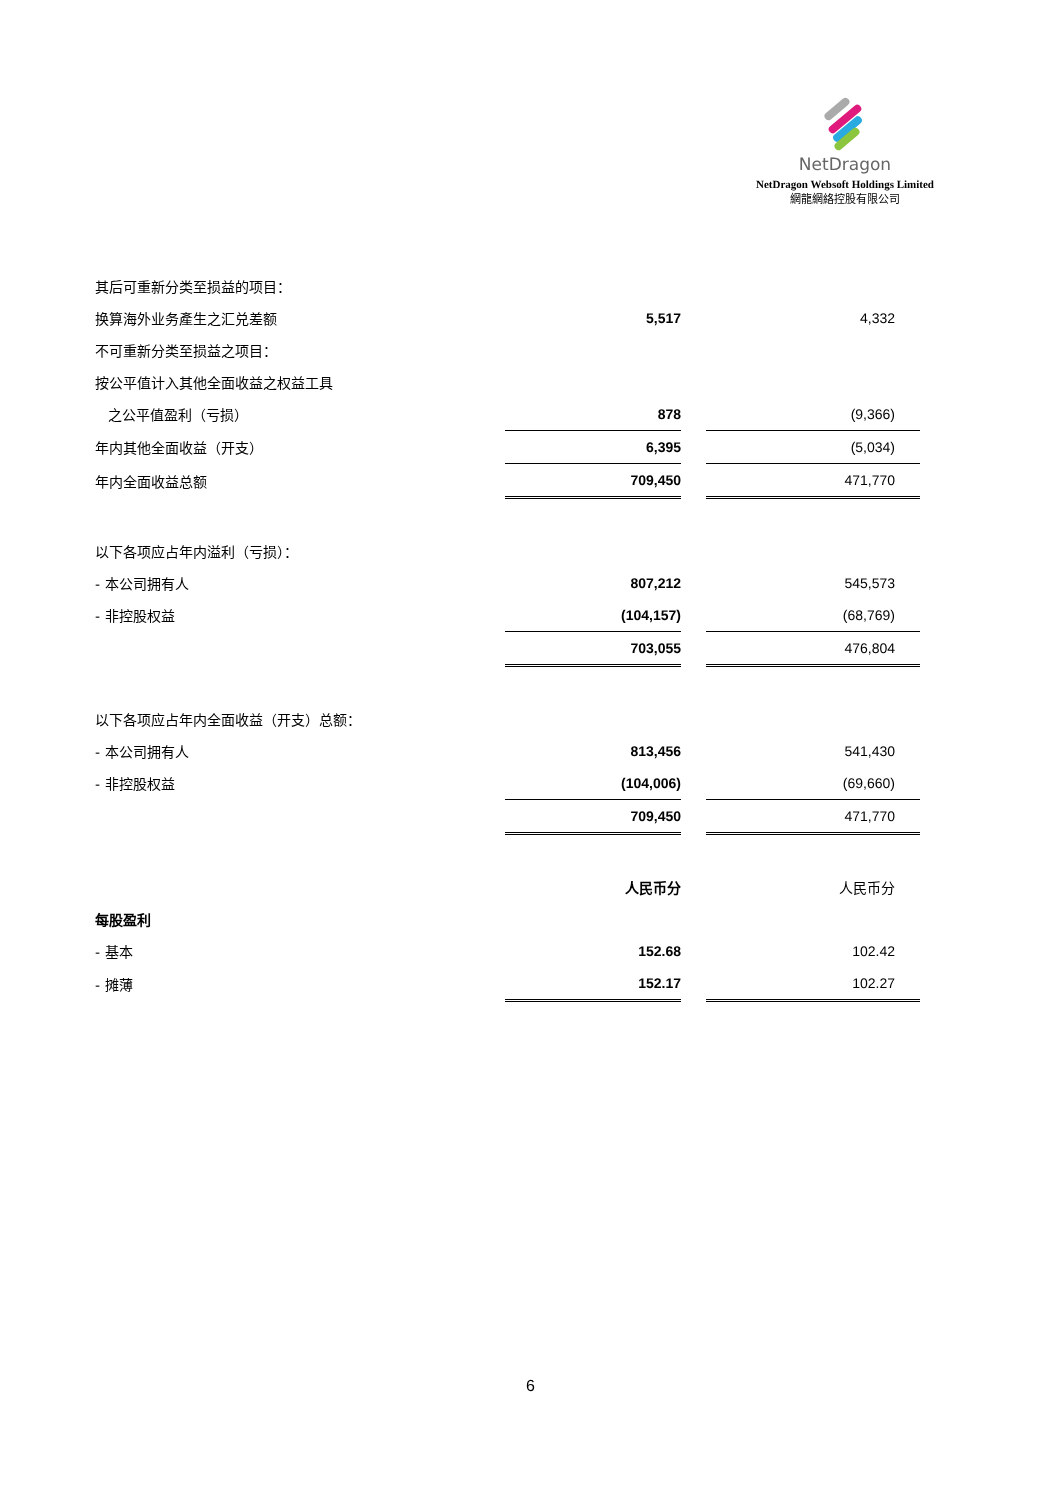NetDragon
NetDragon Websoft Holdings Limited
網龍網絡控股有限公司
| 其后可重新分类至损益的项目： | | | |
| 换算海外业务產生之汇兑差额 | 5,517 | | 4,332 |
| 不可重新分类至损益之项目： | | | |
| 按公平值计入其他全面收益之权益工具 | | | |
| 之公平值盈利（亏损） | 878 | | (9,366) |
| 年内其他全面收益（开支） | 6,395 | | (5,034) |
| 年内全面收益总额 | 709,450 | | 471,770 |
| 以下各项应占年内溢利（亏损）： | | | |
| - 本公司拥有人 | 807,212 | | 545,573 |
| - 非控股权益 | (104,157) | | (68,769) |
| | 703,055 | | 476,804 |
| 以下各项应占年内全面收益（开支）总额： | | | |
| - 本公司拥有人 | 813,456 | | 541,430 |
| - 非控股权益 | (104,006) | | (69,660) |
| | 709,450 | | 471,770 |
| | 人民币分 | | 人民币分 |
| 每股盈利 | | | |
| - 基本 | 152.68 | | 102.42 |
| - 摊薄 | 152.17 | | 102.27 |
6